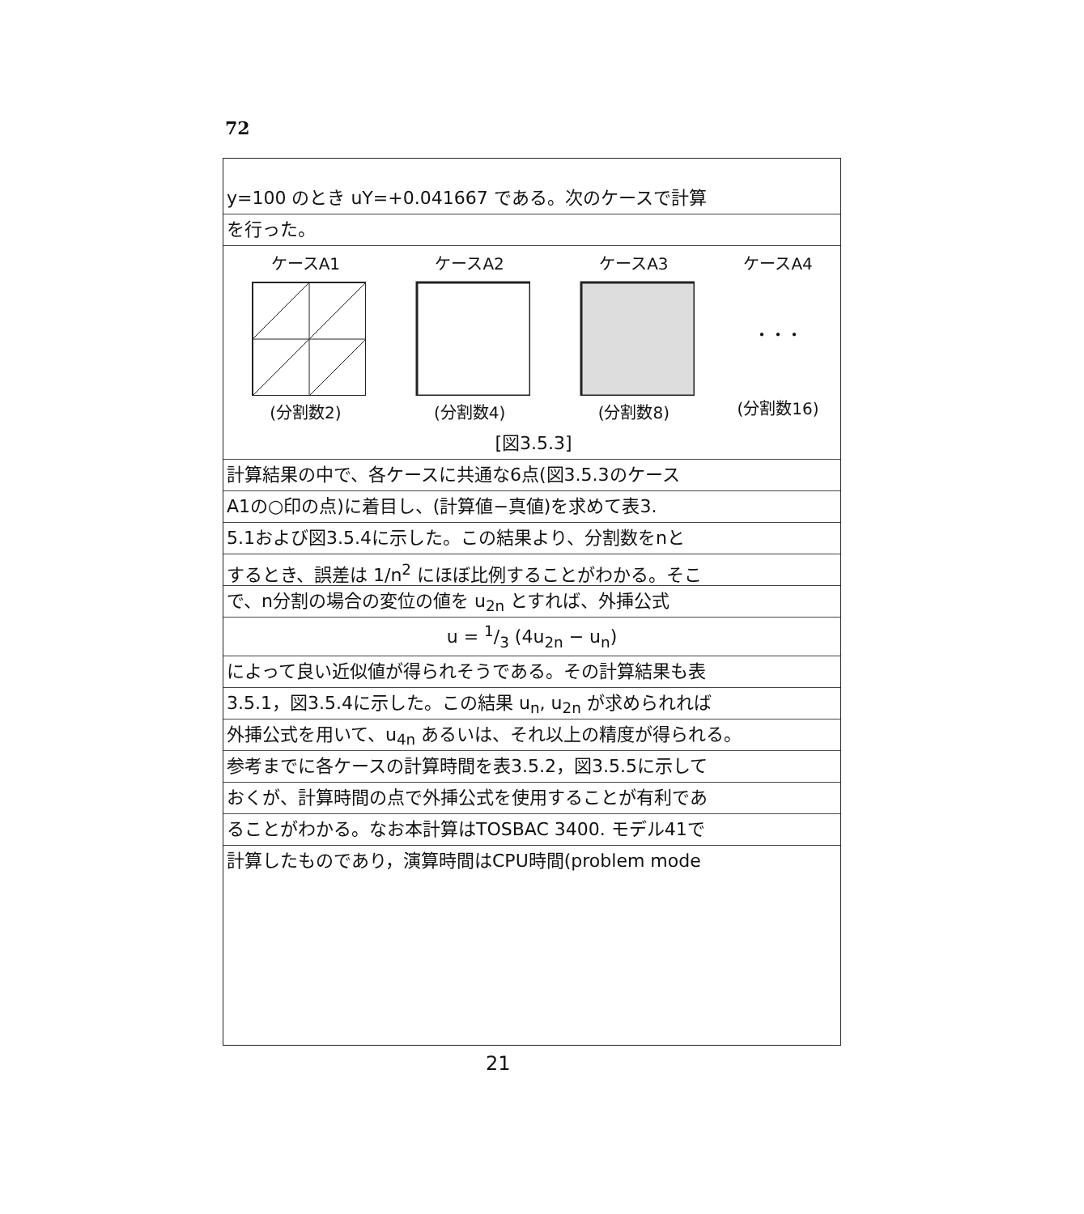72
y=100 のとき uY=+0.041667 である。次のケースで計算
を行った。
ケースA1
(分割数2)
ケースA2
(分割数4)
ケースA3
(分割数8)
ケースA4
・・・
(分割数16)
[図3.5.3]
計算結果の中で、各ケースに共通な6点(図3.5.3のケース
A1の○印の点)に着目し、(計算値−真値)を求めて表3.
5.1および図3.5.4に示した。この結果より、分割数をnと
するとき、誤差は 1/n<sup>2</sup> にほぼ比例することがわかる。そこ
で、n分割の場合の変位の値を u<sub>2n</sub> とすれば、外挿公式
u = 1/3 (4u<sub>2n</sub> − u<sub>n</sub>)
によって良い近似値が得られそうである。その計算結果も表
3.5.1，図3.5.4に示した。この結果 u<sub>n</sub>, u<sub>2n</sub> が求められれば
外挿公式を用いて、u<sub>4n</sub> あるいは、それ以上の精度が得られる。
参考までに各ケースの計算時間を表3.5.2，図3.5.5に示して
おくが、計算時間の点で外挿公式を使用することが有利であ
ることがわかる。なお本計算はTOSBAC 3400. モデル41で
計算したものであり，演算時間はCPU時間(problem mode
21